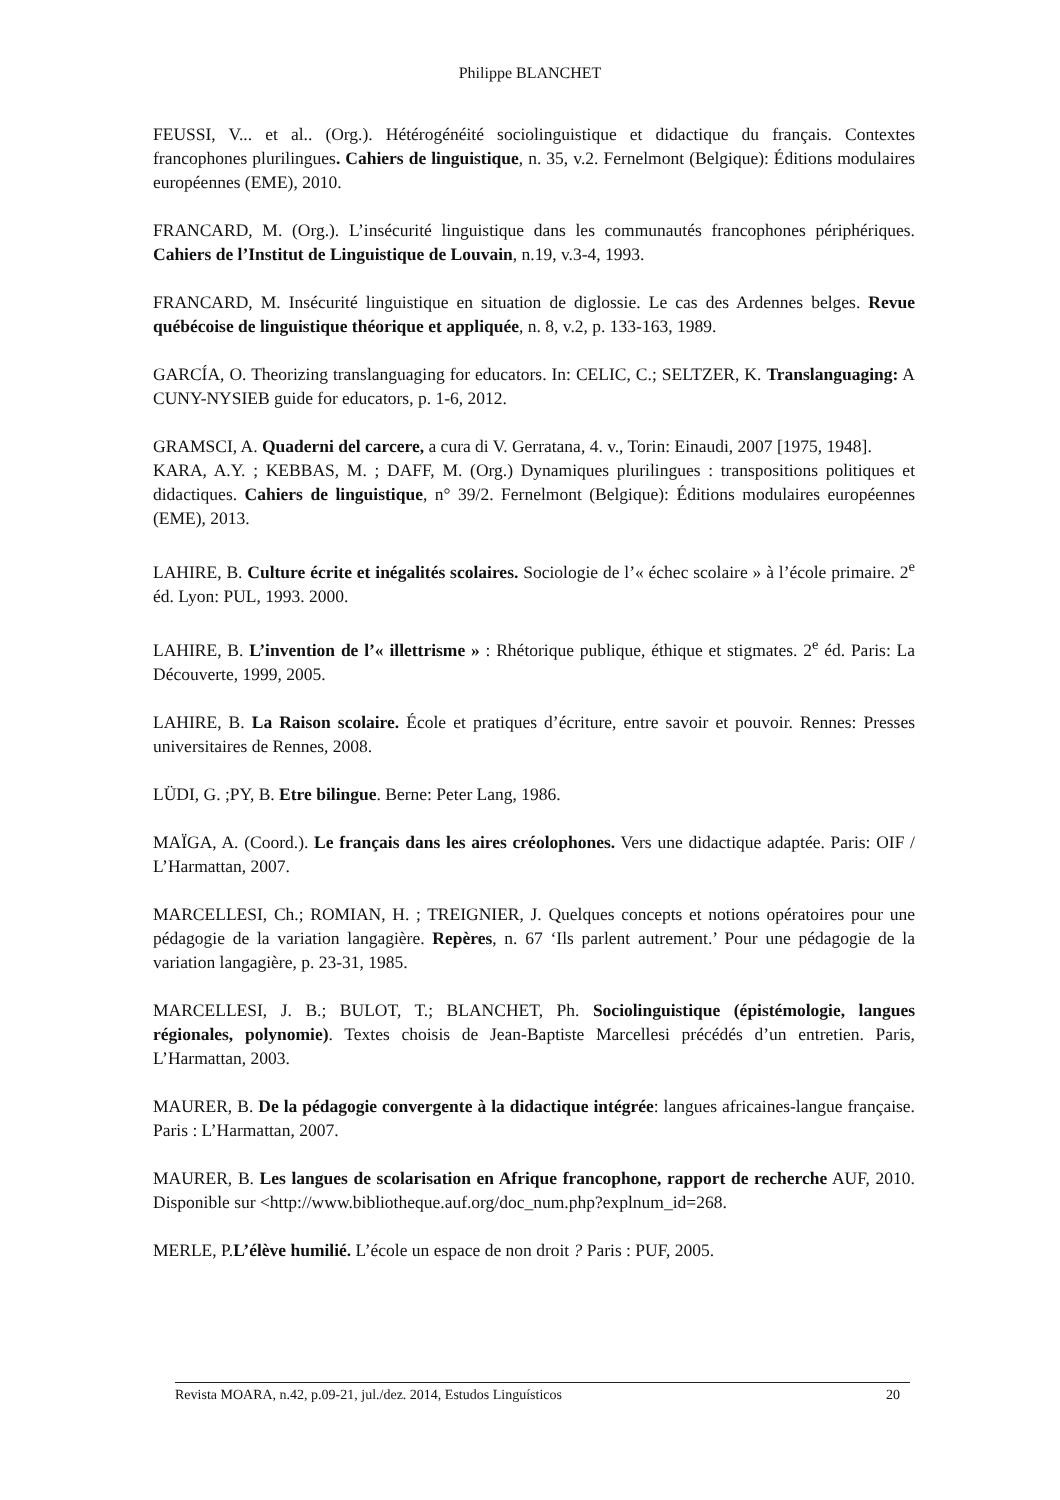Philippe BLANCHET
FEUSSI, V... et al.. (Org.). Hétérogénéité sociolinguistique et didactique du français. Contextes francophones plurilingues. Cahiers de linguistique, n. 35, v.2. Fernelmont (Belgique): Éditions modulaires européennes (EME), 2010.
FRANCARD, M. (Org.). L’insécurité linguistique dans les communautés francophones périphériques. Cahiers de l’Institut de Linguistique de Louvain, n.19, v.3-4, 1993.
FRANCARD, M. Insécurité linguistique en situation de diglossie. Le cas des Ardennes belges. Revue québécoise de linguistique théorique et appliquée, n. 8, v.2, p. 133-163, 1989.
GARCÍA, O. Theorizing translanguaging for educators. In: CELIC, C.; SELTZER, K. Translanguaging: A CUNY-NYSIEB guide for educators, p. 1-6, 2012.
GRAMSCI, A. Quaderni del carcere, a cura di V. Gerratana, 4. v., Torin: Einaudi, 2007 [1975, 1948].
KARA, A.Y. ; KEBBAS, M. ; DAFF, M. (Org.) Dynamiques plurilingues : transpositions politiques et didactiques. Cahiers de linguistique, n° 39/2. Fernelmont (Belgique): Éditions modulaires européennes (EME), 2013.
LAHIRE, B. Culture écrite et inégalités scolaires. Sociologie de l’« échec scolaire » à l’école primaire. 2<sup>e</sup> éd. Lyon: PUL, 1993. 2000.
LAHIRE, B. L’invention de l’« illettrisme » : Rhétorique publique, éthique et stigmates. 2<sup>e</sup> éd. Paris: La Découverte, 1999, 2005.
LAHIRE, B. La Raison scolaire. École et pratiques d’écriture, entre savoir et pouvoir. Rennes: Presses universitaires de Rennes, 2008.
LÜDI, G. ;PY, B. Etre bilingue. Berne: Peter Lang, 1986.
MAÏGA, A. (Coord.). Le français dans les aires créolophones. Vers une didactique adaptée. Paris: OIF / L’Harmattan, 2007.
MARCELLESI, Ch.; ROMIAN, H. ; TREIGNIER, J. Quelques concepts et notions opératoires pour une pédagogie de la variation langagière. Repères, n. 67 ‘Ils parlent autrement.’ Pour une pédagogie de la variation langagière, p. 23-31, 1985.
MARCELLESI, J. B.; BULOT, T.; BLANCHET, Ph. Sociolinguistique (épistémologie, langues régionales, polynomie). Textes choisis de Jean-Baptiste Marcellesi précédés d’un entretien. Paris, L’Harmattan, 2003.
MAURER, B. De la pédagogie convergente à la didactique intégrée: langues africaines-langue française. Paris : L’Harmattan, 2007.
MAURER, B. Les langues de scolarisation en Afrique francophone, rapport de recherche AUF, 2010. Disponible sur <http://www.bibliotheque.auf.org/doc_num.php?explnum_id=268.
MERLE, P.L’élève humilié. L’école un espace de non droit ? Paris : PUF, 2005.
Revista MOARA, n.42, p.09-21, jul./dez. 2014, Estudos Linguísticos 20